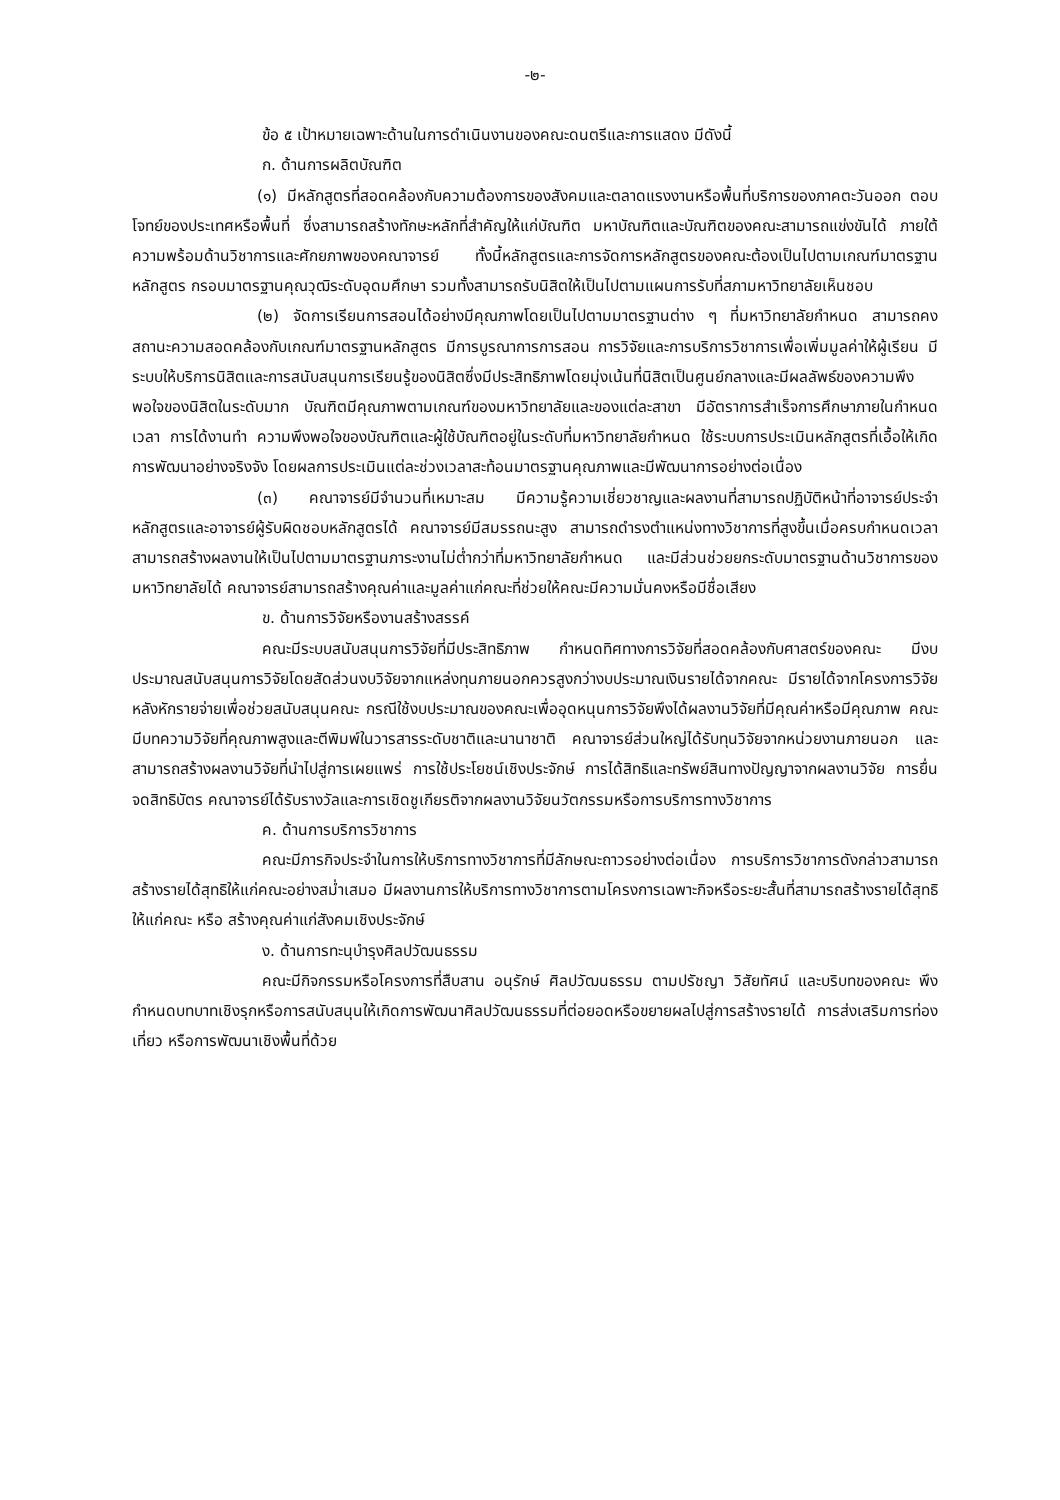-๒-
ข้อ ๕ เป้าหมายเฉพาะด้านในการดำเนินงานของคณะดนตรีและการแสดง มีดังนี้
ก. ด้านการผลิตบัณฑิต
(๑) มีหลักสูตรที่สอดคล้องกับความต้องการของสังคมและตลาดแรงงานหรือพื้นที่บริการของภาคตะวันออก ตอบโจทย์ของประเทศหรือพื้นที่ ซึ่งสามารถสร้างทักษะหลักที่สำคัญให้แก่บัณฑิต มหาบัณฑิตและบัณฑิตของคณะสามารถแข่งขันได้ ภายใต้ความพร้อมด้านวิชาการและศักยภาพของคณาจารย์ ทั้งนี้หลักสูตรและการจัดการหลักสูตรของคณะต้องเป็นไปตามเกณฑ์มาตรฐานหลักสูตร กรอบมาตรฐานคุณวุฒิระดับอุดมศึกษา รวมทั้งสามารถรับนิสิตให้เป็นไปตามแผนการรับที่สภามหาวิทยาลัยเห็นชอบ
(๒) จัดการเรียนการสอนได้อย่างมีคุณภาพโดยเป็นไปตามมาตรฐานต่าง ๆ ที่มหาวิทยาลัยกำหนด สามารถคงสถานะความสอดคล้องกับเกณฑ์มาตรฐานหลักสูตร มีการบูรณาการการสอน การวิจัยและการบริการวิชาการเพื่อเพิ่มมูลค่าให้ผู้เรียน มีระบบให้บริการนิสิตและการสนับสนุนการเรียนรู้ของนิสิตซึ่งมีประสิทธิภาพโดยมุ่งเน้นที่นิสิตเป็นศูนย์กลางและมีผลลัพธ์ของความพึงพอใจของนิสิตในระดับมาก บัณฑิตมีคุณภาพตามเกณฑ์ของมหาวิทยาลัยและของแต่ละสาขา มีอัตราการสำเร็จการศึกษาภายในกำหนดเวลา การได้งานทำ ความพึงพอใจของบัณฑิตและผู้ใช้บัณฑิตอยู่ในระดับที่มหาวิทยาลัยกำหนด ใช้ระบบการประเมินหลักสูตรที่เอื้อให้เกิดการพัฒนาอย่างจริงจัง โดยผลการประเมินแต่ละช่วงเวลาสะท้อนมาตรฐานคุณภาพและมีพัฒนาการอย่างต่อเนื่อง
(๓) คณาจารย์มีจำนวนที่เหมาะสม มีความรู้ความเชี่ยวชาญและผลงานที่สามารถปฏิบัติหน้าที่อาจารย์ประจำหลักสูตรและอาจารย์ผู้รับผิดชอบหลักสูตรได้ คณาจารย์มีสมรรถนะสูง สามารถดำรงตำแหน่งทางวิชาการที่สูงขึ้นเมื่อครบกำหนดเวลา สามารถสร้างผลงานให้เป็นไปตามมาตรฐานภาระงานไม่ต่ำกว่าที่มหาวิทยาลัยกำหนด และมีส่วนช่วยยกระดับมาตรฐานด้านวิชาการของมหาวิทยาลัยได้ คณาจารย์สามารถสร้างคุณค่าและมูลค่าแก่คณะที่ช่วยให้คณะมีความมั่นคงหรือมีชื่อเสียง
ข. ด้านการวิจัยหรืองานสร้างสรรค์
คณะมีระบบสนับสนุนการวิจัยที่มีประสิทธิภาพ กำหนดทิศทางการวิจัยที่สอดคล้องกับศาสตร์ของคณะ มีงบประมาณสนับสนุนการวิจัยโดยสัดส่วนงบวิจัยจากแหล่งทุนภายนอกควรสูงกว่างบประมาณเงินรายได้จากคณะ มีรายได้จากโครงการวิจัยหลังหักรายจ่ายเพื่อช่วยสนับสนุนคณะ กรณีใช้งบประมาณของคณะเพื่ออุดหนุนการวิจัยพึงได้ผลงานวิจัยที่มีคุณค่าหรือมีคุณภาพ คณะมีบทความวิจัยที่คุณภาพสูงและตีพิมพ์ในวารสารระดับชาติและนานาชาติ คณาจารย์ส่วนใหญ่ได้รับทุนวิจัยจากหน่วยงานภายนอก และสามารถสร้างผลงานวิจัยที่นำไปสู่การเผยแพร่ การใช้ประโยชน์เชิงประจักษ์ การได้สิทธิและทรัพย์สินทางปัญญาจากผลงานวิจัย การยื่นจดสิทธิบัตร คณาจารย์ได้รับรางวัลและการเชิดชูเกียรติจากผลงานวิจัยนวัตกรรมหรือการบริการทางวิชาการ
ค. ด้านการบริการวิชาการ
คณะมีภารกิจประจำในการให้บริการทางวิชาการที่มีลักษณะถาวรอย่างต่อเนื่อง การบริการวิชาการดังกล่าวสามารถสร้างรายได้สุทธิให้แก่คณะอย่างสม่ำเสมอ มีผลงานการให้บริการทางวิชาการตามโครงการเฉพาะกิจหรือระยะสั้นที่สามารถสร้างรายได้สุทธิให้แก่คณะ หรือ สร้างคุณค่าแก่สังคมเชิงประจักษ์
ง. ด้านการทะนุบำรุงศิลปวัฒนธรรม
คณะมีกิจกรรมหรือโครงการที่สืบสาน อนุรักษ์ ศิลปวัฒนธรรม ตามปรัชญา วิสัยทัศน์ และบริบทของคณะ พึงกำหนดบทบาทเชิงรุกหรือการสนับสนุนให้เกิดการพัฒนาศิลปวัฒนธรรมที่ต่อยอดหรือขยายผลไปสู่การสร้างรายได้ การส่งเสริมการท่องเที่ยว หรือการพัฒนาเชิงพื้นที่ด้วย